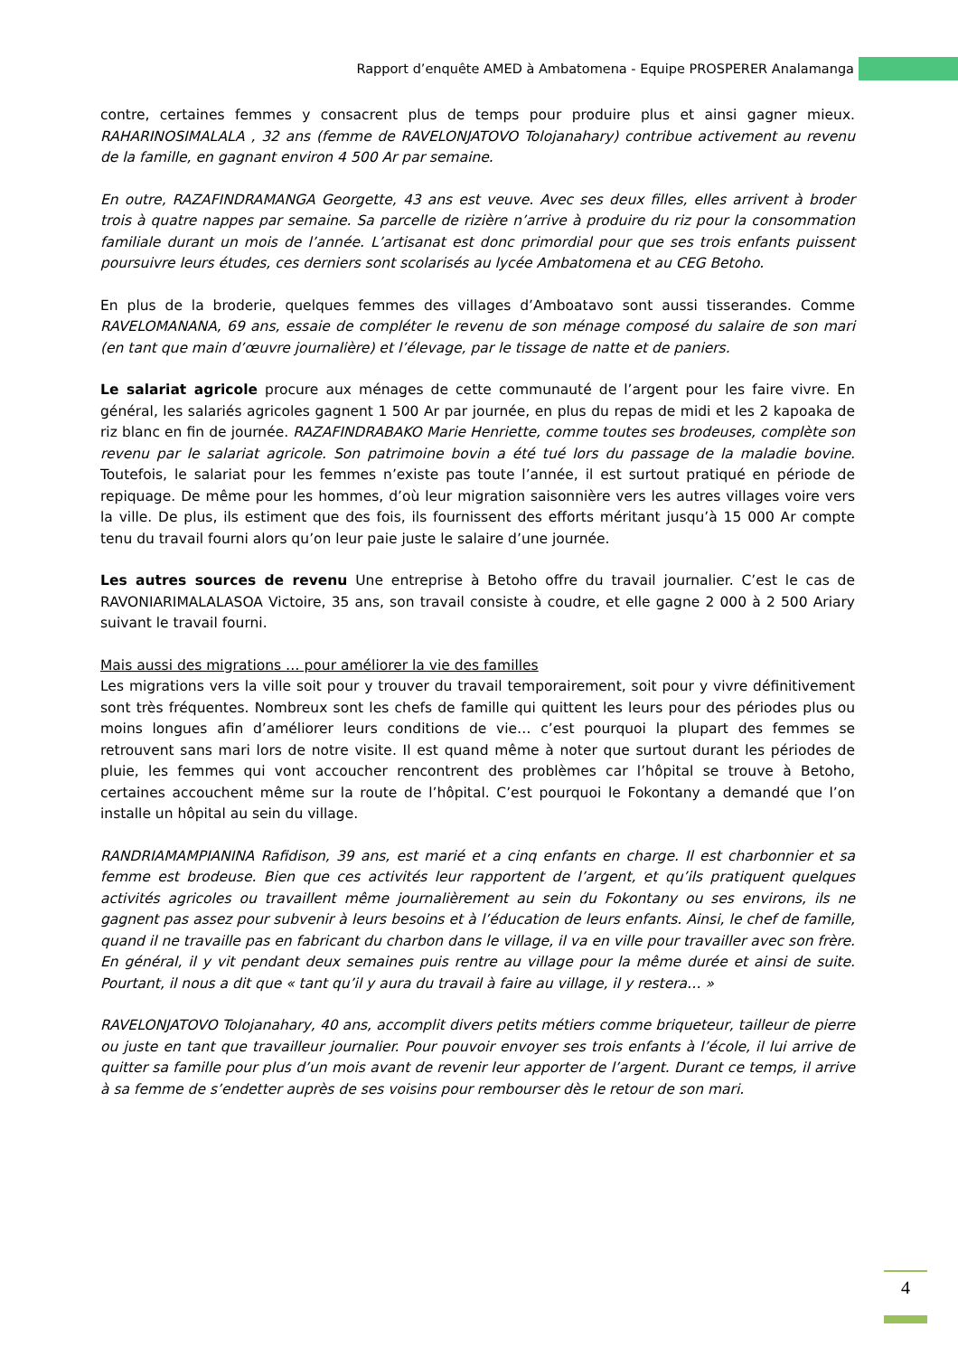Rapport d’enquête AMED à Ambatomena - Equipe PROSPERER Analamanga
contre, certaines femmes y consacrent plus de temps pour produire plus et ainsi gagner mieux. RAHARINOSIMALALA , 32 ans (femme de RAVELONJATOVO Tolojanahary) contribue activement au revenu de la famille, en gagnant environ 4 500 Ar par semaine.
En outre, RAZAFINDRAMANGA Georgette, 43 ans est veuve. Avec ses deux filles, elles arrivent à broder trois à quatre nappes par semaine. Sa parcelle de rizière n’arrive à produire du riz pour la consommation familiale durant un mois de l’année. L’artisanat est donc primordial pour que ses trois enfants puissent poursuivre leurs études, ces derniers sont scolarisés au lycée Ambatomena et au CEG Betoho.
En plus de la broderie, quelques femmes des villages d’Amboatavo sont aussi tisserandes. Comme RAVELOMANANA, 69 ans, essaie de compléter le revenu de son ménage composé du salaire de son mari (en tant que main d’œuvre journalière) et l’élevage, par le tissage de natte et de paniers.
Le salariat agricole procure aux ménages de cette communauté de l’argent pour les faire vivre. En général, les salariés agricoles gagnent 1 500 Ar par journée, en plus du repas de midi et les 2 kapoaka de riz blanc en fin de journée. RAZAFINDRABAKO Marie Henriette, comme toutes ses brodeuses, complète son revenu par le salariat agricole. Son patrimoine bovin a été tué lors du passage de la maladie bovine. Toutefois, le salariat pour les femmes n’existe pas toute l’année, il est surtout pratiqué en période de repiquage. De même pour les hommes, d’où leur migration saisonnière vers les autres villages voire vers la ville. De plus, ils estiment que des fois, ils fournissent des efforts méritant jusqu’à 15 000 Ar compte tenu du travail fourni alors qu’on leur paie juste le salaire d’une journée.
Les autres sources de revenu Une entreprise à Betoho offre du travail journalier. C’est le cas de RAVONIARIMALALASOA Victoire, 35 ans, son travail consiste à coudre, et elle gagne 2 000 à 2 500 Ariary suivant le travail fourni.
Mais aussi des migrations … pour améliorer la vie des familles
Les migrations vers la ville soit pour y trouver du travail temporairement, soit pour y vivre définitivement sont très fréquentes. Nombreux sont les chefs de famille qui quittent les leurs pour des périodes plus ou moins longues afin d’améliorer leurs conditions de vie… c’est pourquoi la plupart des femmes se retrouvent sans mari lors de notre visite. Il est quand même à noter que surtout durant les périodes de pluie, les femmes qui vont accoucher rencontrent des problèmes car l’hôpital se trouve à Betoho, certaines accouchent même sur la route de l’hôpital. C’est pourquoi le Fokontany a demandé que l’on installe un hôpital au sein du village.
RANDRIAMAMPIANINA Rafidison, 39 ans, est marié et a cinq enfants en charge. Il est charbonnier et sa femme est brodeuse. Bien que ces activités leur rapportent de l’argent, et qu’ils pratiquent quelques activités agricoles ou travaillent même journalièrement au sein du Fokontany ou ses environs, ils ne gagnent pas assez pour subvenir à leurs besoins et à l’éducation de leurs enfants. Ainsi, le chef de famille, quand il ne travaille pas en fabricant du charbon dans le village, il va en ville pour travailler avec son frère. En général, il y vit pendant deux semaines puis rentre au village pour la même durée et ainsi de suite. Pourtant, il nous a dit que « tant qu’il y aura du travail à faire au village, il y restera… »
RAVELONJATOVO Tolojanahary, 40 ans, accomplit divers petits métiers comme briqueteur, tailleur de pierre ou juste en tant que travailleur journalier. Pour pouvoir envoyer ses trois enfants à l’école, il lui arrive de quitter sa famille pour plus d’un mois avant de revenir leur apporter de l’argent. Durant ce temps, il arrive à sa femme de s’endetter auprès de ses voisins pour rembourser dès le retour de son mari.
4